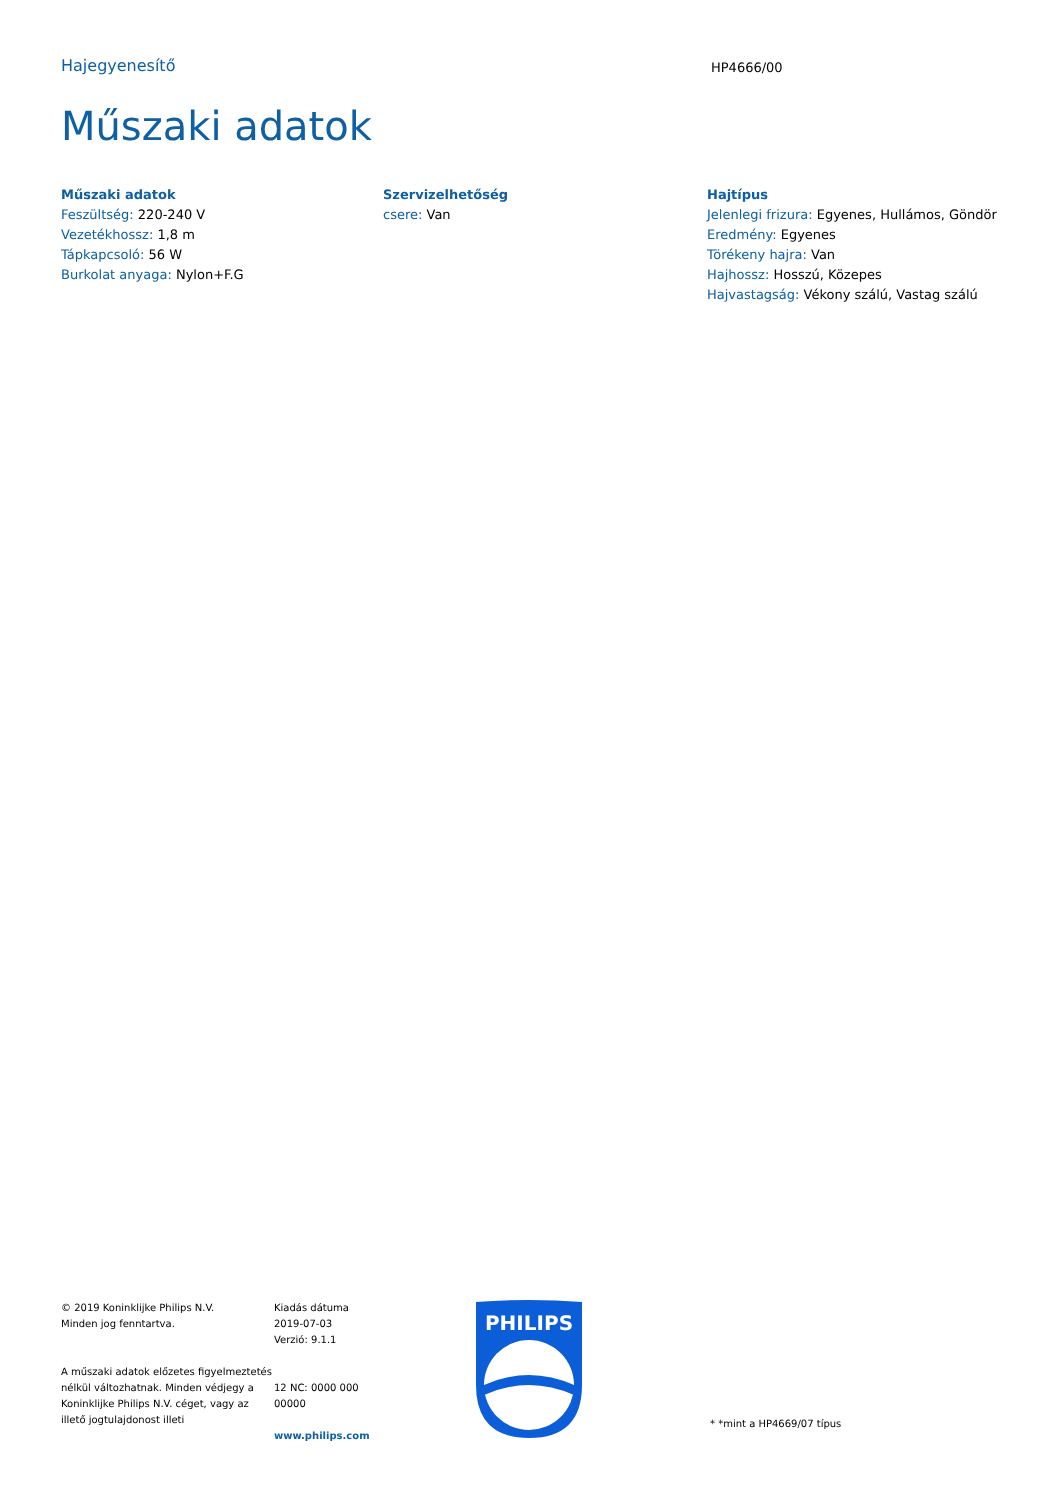Hajegyenesítő
HP4666/00
Műszaki adatok
Műszaki adatok
Feszültség: 220-240 V
Vezetékhossz: 1,8 m
Tápkapcsoló: 56 W
Burkolat anyaga: Nylon+F.G
Szervizelhetőség
csere: Van
Hajtípus
Jelenlegi frizura: Egyenes, Hullámos, Göndör
Eredmény: Egyenes
Törékeny hajra: Van
Hajhossz: Hosszú, Közepes
Hajvastagság: Vékony szálú, Vastag szálú
© 2019 Koninklijke Philips N.V.
Minden jog fenntartva.
A műszaki adatok előzetes figyelmeztetés nélkül változhatnak. Minden védjegy a Koninklijke Philips N.V. céget, vagy az illető jogtulajdonost illeti
Kiadás dátuma
2019-07-03
Verzió: 9.1.1
12 NC: 0000 000
00000
www.philips.com
PHILIPS
* *mint a HP4669/07 típus